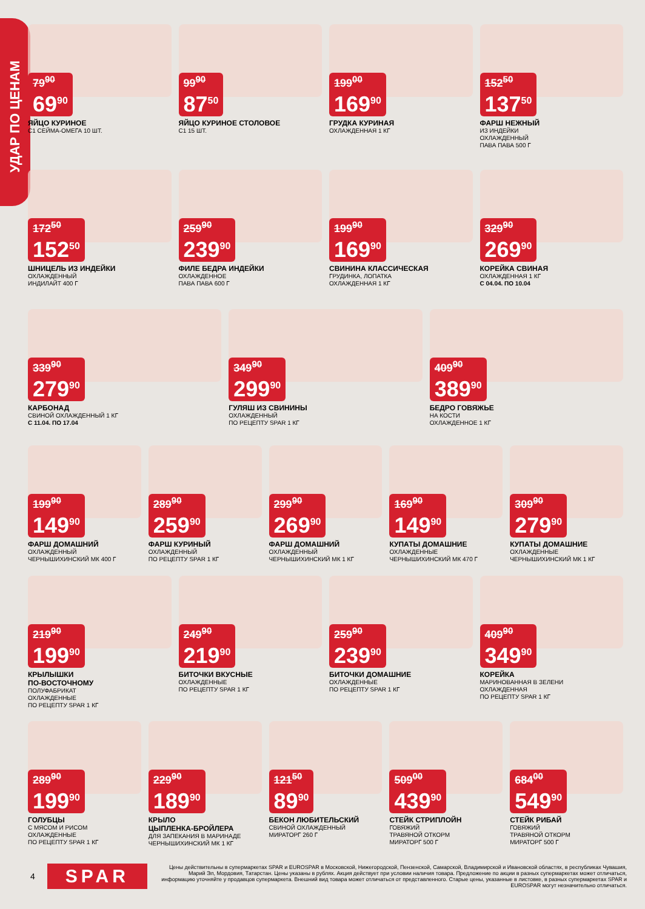УДАР ПО ЦЕНАМ
79<sup>90</sup>
69<sup>90</sup>
ЯЙЦО КУРИНОЕ
С1 СЕЙМА-ОМЕГА 10 ШТ.
99<sup>90</sup>
87<sup>50</sup>
ЯЙЦО КУРИНОЕ СТОЛОВОЕ
С1 15 ШТ.
199<sup>00</sup>
169<sup>90</sup>
ГРУДКА КУРИНАЯ
ОХЛАЖДЕННАЯ 1 КГ
152<sup>50</sup>
137<sup>50</sup>
ФАРШ НЕЖНЫЙ
ИЗ ИНДЕЙКИ
ОХЛАЖДЕННЫЙ
ПАВА ПАВА 500 Г
172<sup>50</sup>
152<sup>50</sup>
ШНИЦЕЛЬ ИЗ ИНДЕЙКИ
ОХЛАЖДЕННЫЙ
ИНДИЛАЙТ 400 Г
259<sup>90</sup>
239<sup>90</sup>
ФИЛЕ БЕДРА ИНДЕЙКИ
ОХЛАЖДЕННОЕ
ПАВА ПАВА 600 Г
199<sup>90</sup>
169<sup>90</sup>
СВИНИНА КЛАССИЧЕСКАЯ
ГРУДИНКА, ЛОПАТКА
ОХЛАЖДЕННАЯ 1 КГ
329<sup>90</sup>
269<sup>90</sup>
КОРЕЙКА СВИНАЯ
ОХЛАЖДЕННАЯ 1 КГ
С 04.04. ПО 10.04
339<sup>90</sup>
279<sup>90</sup>
КАРБОНАД
СВИНОЙ ОХЛАЖДЕННЫЙ 1 КГ
С 11.04. ПО 17.04
349<sup>90</sup>
299<sup>90</sup>
ГУЛЯШ ИЗ СВИНИНЫ
ОХЛАЖДЕННЫЙ
ПО РЕЦЕПТУ SPAR 1 КГ
409<sup>90</sup>
389<sup>90</sup>
БЕДРО ГОВЯЖЬЕ
НА КОСТИ
ОХЛАЖДЕННОЕ 1 КГ
199<sup>90</sup>
149<sup>90</sup>
ФАРШ ДОМАШНИЙ
ОХЛАЖДЕННЫЙ
ЧЕРНЫШИХИНСКИЙ МК 400 Г
289<sup>90</sup>
259<sup>90</sup>
ФАРШ КУРИНЫЙ
ОХЛАЖДЕННЫЙ
ПО РЕЦЕПТУ SPAR 1 КГ
299<sup>90</sup>
269<sup>90</sup>
ФАРШ ДОМАШНИЙ
ОХЛАЖДЕННЫЙ
ЧЕРНЫШИХИНСКИЙ МК 1 КГ
169<sup>90</sup>
149<sup>90</sup>
КУПАТЫ ДОМАШНИЕ
ОХЛАЖДЕННЫЕ
ЧЕРНЫШИХИНСКИЙ МК 470 Г
309<sup>90</sup>
279<sup>90</sup>
КУПАТЫ ДОМАШНИЕ
ОХЛАЖДЕННЫЕ
ЧЕРНЫШИХИНСКИЙ МК 1 КГ
219<sup>90</sup>
199<sup>90</sup>
КРЫЛЫШКИ
ПО-ВОСТОЧНОМУ
ПОЛУФАБРИКАТ
ОХЛАЖДЕННЫЕ
ПО РЕЦЕПТУ SPAR 1 КГ
249<sup>90</sup>
219<sup>90</sup>
БИТОЧКИ ВКУСНЫЕ
ОХЛАЖДЕННЫЕ
ПО РЕЦЕПТУ SPAR 1 КГ
259<sup>90</sup>
239<sup>90</sup>
БИТОЧКИ ДОМАШНИЕ
ОХЛАЖДЕННЫЕ
ПО РЕЦЕПТУ SPAR 1 КГ
409<sup>90</sup>
349<sup>90</sup>
КОРЕЙКА
МАРИНОВАННАЯ В ЗЕЛЕНИ
ОХЛАЖДЕННАЯ
ПО РЕЦЕПТУ SPAR 1 КГ
289<sup>90</sup>
199<sup>90</sup>
ГОЛУБЦЫ
С МЯСОМ И РИСОМ
ОХЛАЖДЕННЫЕ
ПО РЕЦЕПТУ SPAR 1 КГ
229<sup>90</sup>
189<sup>90</sup>
КРЫЛО
ЦЫПЛЕНКА-БРОЙЛЕРА
ДЛЯ ЗАПЕКАНИЯ В МАРИНАДЕ
ЧЕРНЫШИХИНСКИЙ МК 1 КГ
121<sup>50</sup>
89<sup>90</sup>
БЕКОН ЛЮБИТЕЛЬСКИЙ
СВИНОЙ ОХЛАЖДЕННЫЙ
МИРАТОРГ 260 Г
509<sup>00</sup>
439<sup>90</sup>
СТЕЙК СТРИПЛОЙН
ГОВЯЖИЙ
ТРАВЯНОЙ ОТКОРМ
МИРАТОРГ 500 Г
684<sup>00</sup>
549<sup>90</sup>
СТЕЙК РИБАЙ
ГОВЯЖИЙ
ТРАВЯНОЙ ОТКОРМ
МИРАТОРГ 500 Г
4
SPAR
Цены действительны в супермаркетах SPAR и EUROSPAR в Московской, Нижегородской, Пензенской, Самарской, Владимирской и Ивановской областях, в республиках Чувашия, Марий Эл, Мордовия, Татарстан. Цены указаны в рублях. Акция действует при условии наличия товара. Предложение по акции в разных супермаркетах может отличаться, информацию уточняйте у продавцов супермаркета. Внешний вид товара может отличаться от представленного. Старые цены, указанные в листовке, в разных супермаркетах SPAR и EUROSPAR могут незначительно отличаться.